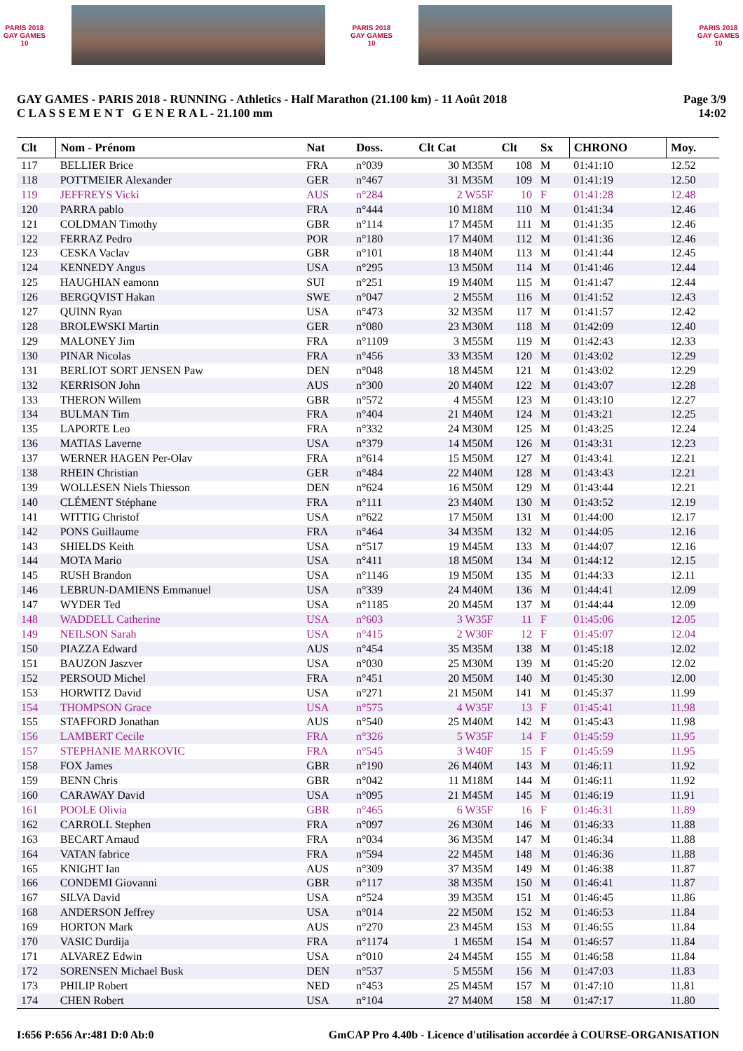PARIS 2018
GAY GAMES 10
PARIS 2018
GAY GAMES 10
PARIS 2018
GAY GAMES 10
GAY GAMES - PARIS 2018 - RUNNING - Athletics - Half Marathon (21.100 km) - 11 Août 2018
C L A S S E M E N T G E N E R A L - 21.100 mm
Page 3/9
14:02
| Clt | Nom - Prénom | Nat | Doss. | Clt Cat | Clt | Sx | CHRONO | Moy. |
| --- | --- | --- | --- | --- | --- | --- | --- | --- |
| 117 | BELLIER Brice | FRA | n°039 | 30 M35M | 108 | M | 01:41:10 | 12.52 |
| 118 | POTTMEIER Alexander | GER | n°467 | 31 M35M | 109 | M | 01:41:19 | 12.50 |
| 119 | JEFFREYS Vicki | AUS | n°284 | 2 W55F | 10 | F | 01:41:28 | 12.48 |
| 120 | PARRA pablo | FRA | n°444 | 10 M18M | 110 | M | 01:41:34 | 12.46 |
| 121 | COLDMAN Timothy | GBR | n°114 | 17 M45M | 111 | M | 01:41:35 | 12.46 |
| 122 | FERRAZ Pedro | POR | n°180 | 17 M40M | 112 | M | 01:41:36 | 12.46 |
| 123 | CESKA Vaclav | GBR | n°101 | 18 M40M | 113 | M | 01:41:44 | 12.45 |
| 124 | KENNEDY Angus | USA | n°295 | 13 M50M | 114 | M | 01:41:46 | 12.44 |
| 125 | HAUGHIAN eamonn | SUI | n°251 | 19 M40M | 115 | M | 01:41:47 | 12.44 |
| 126 | BERGQVIST Hakan | SWE | n°047 | 2 M55M | 116 | M | 01:41:52 | 12.43 |
| 127 | QUINN Ryan | USA | n°473 | 32 M35M | 117 | M | 01:41:57 | 12.42 |
| 128 | BROLEWSKI Martin | GER | n°080 | 23 M30M | 118 | M | 01:42:09 | 12.40 |
| 129 | MALONEY Jim | FRA | n°1109 | 3 M55M | 119 | M | 01:42:43 | 12.33 |
| 130 | PINAR Nicolas | FRA | n°456 | 33 M35M | 120 | M | 01:43:02 | 12.29 |
| 131 | BERLIOT SORT JENSEN Paw | DEN | n°048 | 18 M45M | 121 | M | 01:43:02 | 12.29 |
| 132 | KERRISON John | AUS | n°300 | 20 M40M | 122 | M | 01:43:07 | 12.28 |
| 133 | THERON Willem | GBR | n°572 | 4 M55M | 123 | M | 01:43:10 | 12.27 |
| 134 | BULMAN Tim | FRA | n°404 | 21 M40M | 124 | M | 01:43:21 | 12.25 |
| 135 | LAPORTE Leo | FRA | n°332 | 24 M30M | 125 | M | 01:43:25 | 12.24 |
| 136 | MATIAS Laverne | USA | n°379 | 14 M50M | 126 | M | 01:43:31 | 12.23 |
| 137 | WERNER HAGEN Per-Olav | FRA | n°614 | 15 M50M | 127 | M | 01:43:41 | 12.21 |
| 138 | RHEIN Christian | GER | n°484 | 22 M40M | 128 | M | 01:43:43 | 12.21 |
| 139 | WOLLESEN Niels Thiesson | DEN | n°624 | 16 M50M | 129 | M | 01:43:44 | 12.21 |
| 140 | CLÉMENT Stéphane | FRA | n°111 | 23 M40M | 130 | M | 01:43:52 | 12.19 |
| 141 | WITTIG Christof | USA | n°622 | 17 M50M | 131 | M | 01:44:00 | 12.17 |
| 142 | PONS Guillaume | FRA | n°464 | 34 M35M | 132 | M | 01:44:05 | 12.16 |
| 143 | SHIELDS Keith | USA | n°517 | 19 M45M | 133 | M | 01:44:07 | 12.16 |
| 144 | MOTA Mario | USA | n°411 | 18 M50M | 134 | M | 01:44:12 | 12.15 |
| 145 | RUSH Brandon | USA | n°1146 | 19 M50M | 135 | M | 01:44:33 | 12.11 |
| 146 | LEBRUN-DAMIENS Emmanuel | USA | n°339 | 24 M40M | 136 | M | 01:44:41 | 12.09 |
| 147 | WYDER Ted | USA | n°1185 | 20 M45M | 137 | M | 01:44:44 | 12.09 |
| 148 | WADDELL Catherine | USA | n°603 | 3 W35F | 11 | F | 01:45:06 | 12.05 |
| 149 | NEILSON Sarah | USA | n°415 | 2 W30F | 12 | F | 01:45:07 | 12.04 |
| 150 | PIAZZA Edward | AUS | n°454 | 35 M35M | 138 | M | 01:45:18 | 12.02 |
| 151 | BAUZON Jaszver | USA | n°030 | 25 M30M | 139 | M | 01:45:20 | 12.02 |
| 152 | PERSOUD Michel | FRA | n°451 | 20 M50M | 140 | M | 01:45:30 | 12.00 |
| 153 | HORWITZ David | USA | n°271 | 21 M50M | 141 | M | 01:45:37 | 11.99 |
| 154 | THOMPSON Grace | USA | n°575 | 4 W35F | 13 | F | 01:45:41 | 11.98 |
| 155 | STAFFORD Jonathan | AUS | n°540 | 25 M40M | 142 | M | 01:45:43 | 11.98 |
| 156 | LAMBERT Cecile | FRA | n°326 | 5 W35F | 14 | F | 01:45:59 | 11.95 |
| 157 | STEPHANIE MARKOVIC | FRA | n°545 | 3 W40F | 15 | F | 01:45:59 | 11.95 |
| 158 | FOX James | GBR | n°190 | 26 M40M | 143 | M | 01:46:11 | 11.92 |
| 159 | BENN Chris | GBR | n°042 | 11 M18M | 144 | M | 01:46:11 | 11.92 |
| 160 | CARAWAY David | USA | n°095 | 21 M45M | 145 | M | 01:46:19 | 11.91 |
| 161 | POOLE Olivia | GBR | n°465 | 6 W35F | 16 | F | 01:46:31 | 11.89 |
| 162 | CARROLL Stephen | FRA | n°097 | 26 M30M | 146 | M | 01:46:33 | 11.88 |
| 163 | BECART Arnaud | FRA | n°034 | 36 M35M | 147 | M | 01:46:34 | 11.88 |
| 164 | VATAN fabrice | FRA | n°594 | 22 M45M | 148 | M | 01:46:36 | 11.88 |
| 165 | KNIGHT Ian | AUS | n°309 | 37 M35M | 149 | M | 01:46:38 | 11.87 |
| 166 | CONDEMI Giovanni | GBR | n°117 | 38 M35M | 150 | M | 01:46:41 | 11.87 |
| 167 | SILVA David | USA | n°524 | 39 M35M | 151 | M | 01:46:45 | 11.86 |
| 168 | ANDERSON Jeffrey | USA | n°014 | 22 M50M | 152 | M | 01:46:53 | 11.84 |
| 169 | HORTON Mark | AUS | n°270 | 23 M45M | 153 | M | 01:46:55 | 11.84 |
| 170 | VASIC Durdija | FRA | n°1174 | 1 M65M | 154 | M | 01:46:57 | 11.84 |
| 171 | ALVAREZ Edwin | USA | n°010 | 24 M45M | 155 | M | 01:46:58 | 11.84 |
| 172 | SORENSEN Michael Busk | DEN | n°537 | 5 M55M | 156 | M | 01:47:03 | 11.83 |
| 173 | PHILIP Robert | NED | n°453 | 25 M45M | 157 | M | 01:47:10 | 11.81 |
| 174 | CHEN Robert | USA | n°104 | 27 M40M | 158 | M | 01:47:17 | 11.80 |
I:656 P:656 Ar:481 D:0 Ab:0 GmCAP Pro 4.40b - Licence d'utilisation accordée à COURSE-ORGANISATION